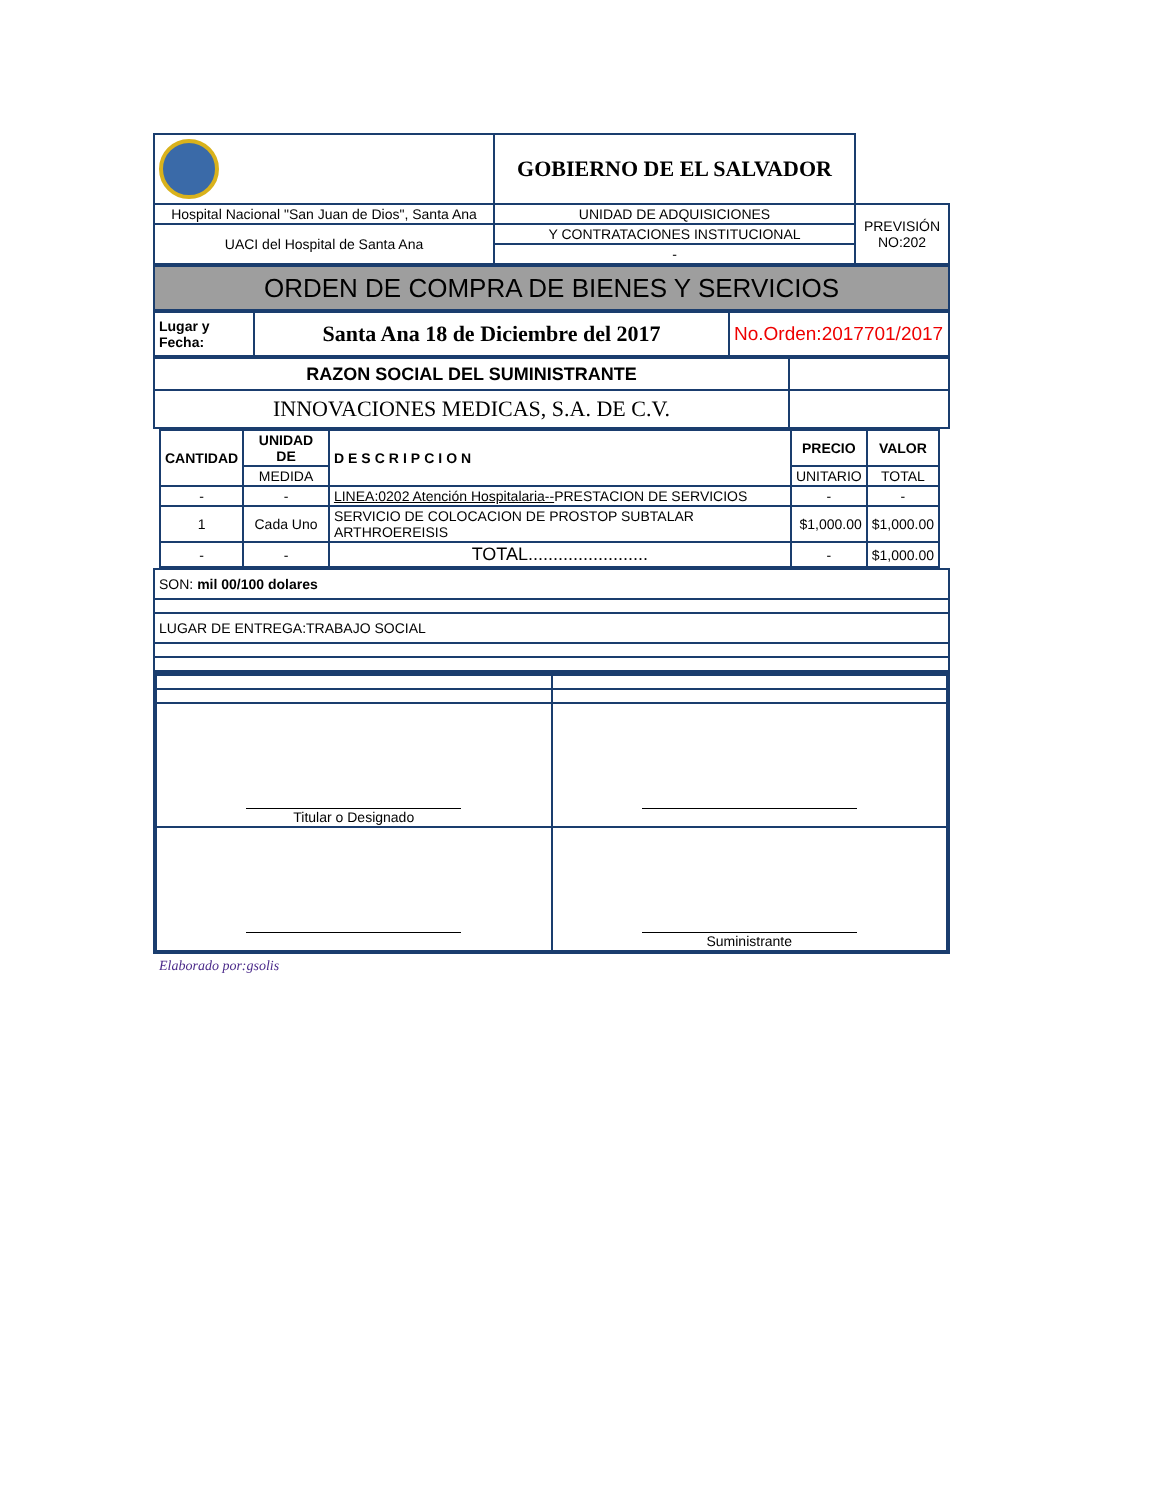| | GOBIERNO DE EL SALVADOR | |
| Hospital Nacional "San Juan de Dios", Santa Ana | UNIDAD DE ADQUISICIONES | PREVISIÓN NO:202 |
| UACI del Hospital de Santa Ana | Y CONTRATACIONES INSTITUCIONAL | |
| | - | |
| ORDEN DE COMPRA DE BIENES Y SERVICIOS |
| Lugar y Fecha: | Santa Ana 18 de Diciembre del 2017 | No.Orden:2017701/2017 |
| RAZON SOCIAL DEL SUMINISTRANTE | |
| INNOVACIONES MEDICAS, S.A. DE C.V. | |
| CANTIDAD | UNIDAD DE | DESCRIPCION | PRECIO | VALOR |
| --- | --- | --- | --- | --- |
| | MEDIDA | | UNITARIO | TOTAL |
| - | - | LINEA:0202 Atención Hospitalaria-- PRESTACION DE SERVICIOS | - | - |
| 1 | Cada Uno | SERVICIO DE COLOCACION DE PROSTOP SUBTALAR ARTHROEREISIS | $1,000.00 | $1,000.00 |
| - | - | TOTAL........................ | - | $1,000.00 |
| SON: mil 00/100 dolares |
| LUGAR DE ENTREGA:TRABAJO SOCIAL |
| Titular o Designado | |
| | Suministrante |
Elaborado por:gsolis